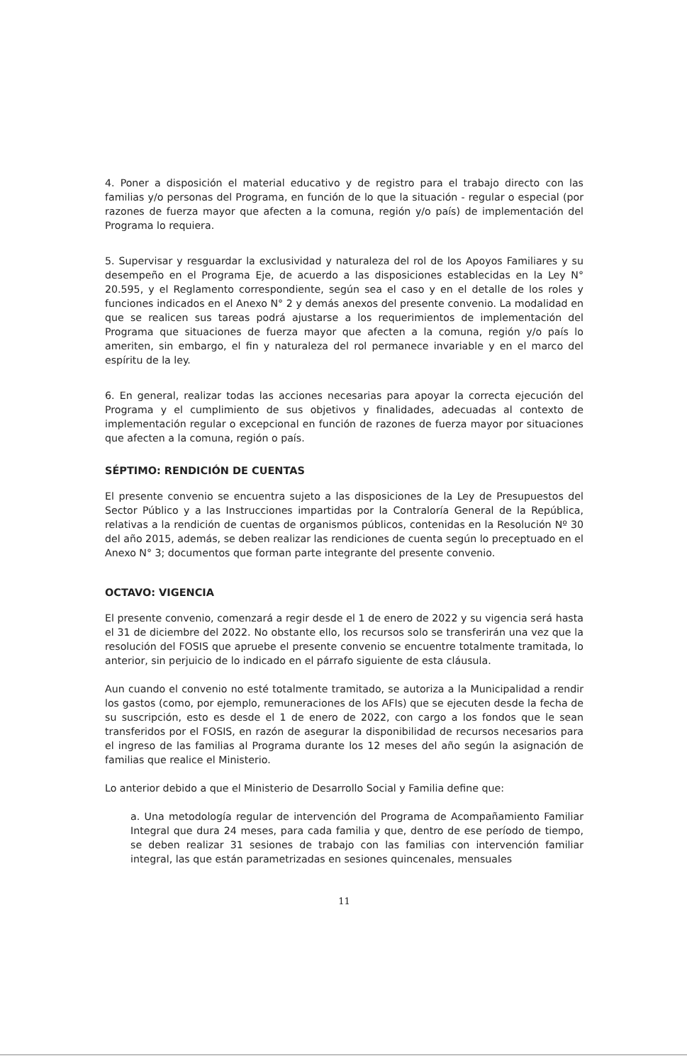4. Poner a disposición el material educativo y de registro para el trabajo directo con las familias y/o personas del Programa, en función de lo que la situación - regular o especial (por razones de fuerza mayor que afecten a la comuna, región y/o país) de implementación del Programa lo requiera.
5. Supervisar y resguardar la exclusividad y naturaleza del rol de los Apoyos Familiares y su desempeño en el Programa Eje, de acuerdo a las disposiciones establecidas en la Ley N° 20.595, y el Reglamento correspondiente, según sea el caso y en el detalle de los roles y funciones indicados en el Anexo N° 2 y demás anexos del presente convenio. La modalidad en que se realicen sus tareas podrá ajustarse a los requerimientos de implementación del Programa que situaciones de fuerza mayor que afecten a la comuna, región y/o país lo ameriten, sin embargo, el fin y naturaleza del rol permanece invariable y en el marco del espíritu de la ley.
6. En general, realizar todas las acciones necesarias para apoyar la correcta ejecución del Programa y el cumplimiento de sus objetivos y finalidades, adecuadas al contexto de implementación regular o excepcional en función de razones de fuerza mayor por situaciones que afecten a la comuna, región o país.
SÉPTIMO: RENDICIÓN DE CUENTAS
El presente convenio se encuentra sujeto a las disposiciones de la Ley de Presupuestos del Sector Público y a las Instrucciones impartidas por la Contraloría General de la República, relativas a la rendición de cuentas de organismos públicos, contenidas en la Resolución Nº 30 del año 2015, además, se deben realizar las rendiciones de cuenta según lo preceptuado en el Anexo N° 3; documentos que forman parte integrante del presente convenio.
OCTAVO: VIGENCIA
El presente convenio, comenzará a regir desde el 1 de enero de 2022 y su vigencia será hasta el 31 de diciembre del 2022. No obstante ello, los recursos solo se transferirán una vez que la resolución del FOSIS que apruebe el presente convenio se encuentre totalmente tramitada, lo anterior, sin perjuicio de lo indicado en el párrafo siguiente de esta cláusula.
Aun cuando el convenio no esté totalmente tramitado, se autoriza a la Municipalidad a rendir los gastos (como, por ejemplo, remuneraciones de los AFIs) que se ejecuten desde la fecha de su suscripción, esto es desde el 1 de enero de 2022, con cargo a los fondos que le sean transferidos por el FOSIS, en razón de asegurar la disponibilidad de recursos necesarios para el ingreso de las familias al Programa durante los 12 meses del año según la asignación de familias que realice el Ministerio.
Lo anterior debido a que el Ministerio de Desarrollo Social y Familia define que:
a. Una metodología regular de intervención del Programa de Acompañamiento Familiar Integral que dura 24 meses, para cada familia y que, dentro de ese período de tiempo, se deben realizar 31 sesiones de trabajo con las familias con intervención familiar integral, las que están parametrizadas en sesiones quincenales, mensuales
11